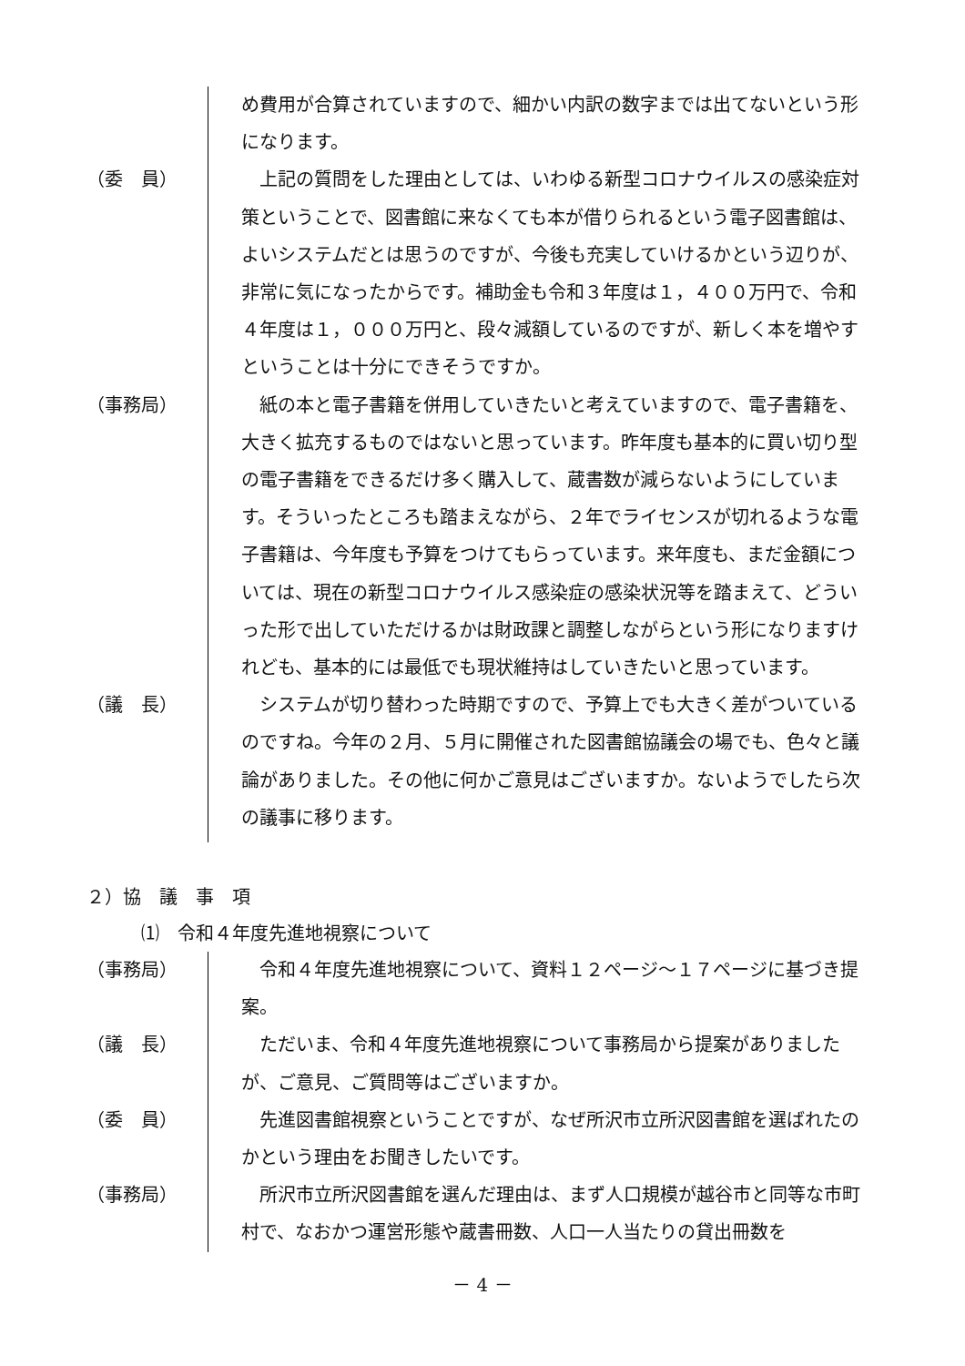め費用が合算されていますので、細かい内訳の数字までは出てないという形になります。
（委　員）
　上記の質問をした理由としては、いわゆる新型コロナウイルスの感染症対策ということで、図書館に来なくても本が借りられるという電子図書館は、よいシステムだとは思うのですが、今後も充実していけるかという辺りが、非常に気になったからです。補助金も令和３年度は１，４００万円で、令和４年度は１，０００万円と、段々減額しているのですが、新しく本を増やすということは十分にできそうですか。
（事務局）
　紙の本と電子書籍を併用していきたいと考えていますので、電子書籍を、大きく拡充するものではないと思っています。昨年度も基本的に買い切り型の電子書籍をできるだけ多く購入して、蔵書数が減らないようにしています。そういったところも踏まえながら、２年でライセンスが切れるような電子書籍は、今年度も予算をつけてもらっています。来年度も、まだ金額については、現在の新型コロナウイルス感染症の感染状況等を踏まえて、どういった形で出していただけるかは財政課と調整しながらという形になりますけれども、基本的には最低でも現状維持はしていきたいと思っています。
（議　長）
　システムが切り替わった時期ですので、予算上でも大きく差がついているのですね。今年の２月、５月に開催された図書館協議会の場でも、色々と議論がありました。その他に何かご意見はございますか。ないようでしたら次の議事に移ります。
２）協　議　事　項
⑴　令和４年度先進地視察について
（事務局）
　令和４年度先進地視察について、資料１２ページ～１７ページに基づき提案。
（議　長）
　ただいま、令和４年度先進地視察について事務局から提案がありましたが、ご意見、ご質問等はございますか。
（委　員）
　先進図書館視察ということですが、なぜ所沢市立所沢図書館を選ばれたのかという理由をお聞きしたいです。
（事務局）
　所沢市立所沢図書館を選んだ理由は、まず人口規模が越谷市と同等な市町村で、なおかつ運営形態や蔵書冊数、人口一人当たりの貸出冊数を
－ 4 －